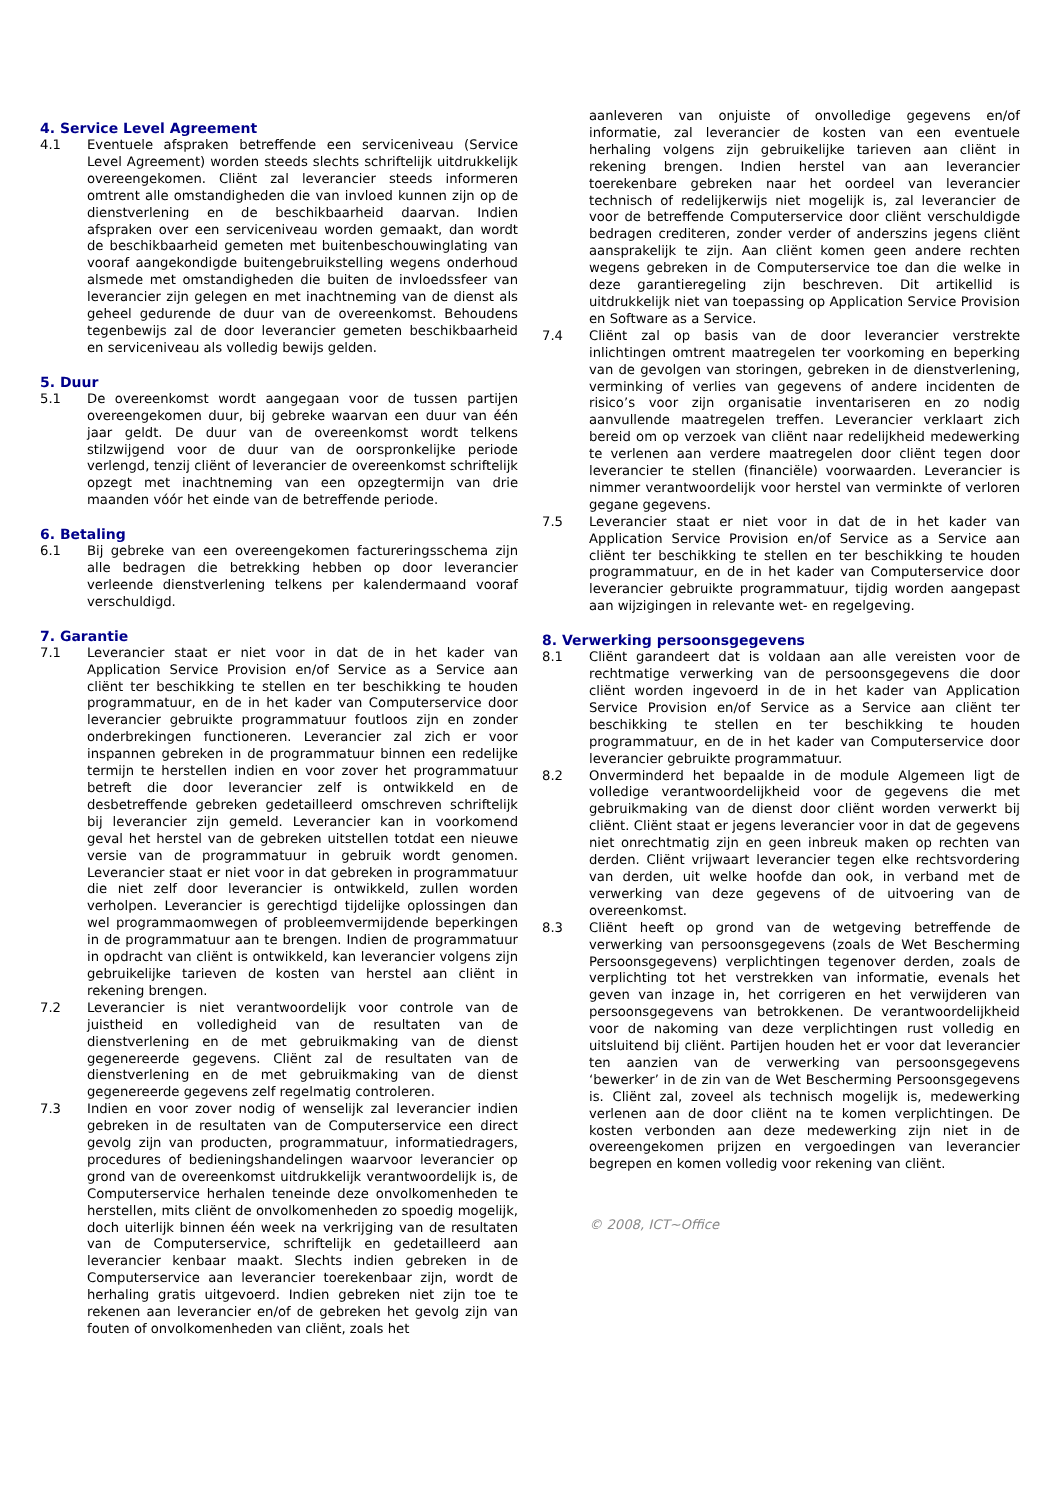4. Service Level Agreement
4.1 Eventuele afspraken betreffende een serviceniveau (Service Level Agreement) worden steeds slechts schriftelijk uitdrukkelijk overeengekomen. Cliënt zal leverancier steeds informeren omtrent alle omstandigheden die van invloed kunnen zijn op de dienstverlening en de beschikbaarheid daarvan. Indien afspraken over een serviceniveau worden gemaakt, dan wordt de beschikbaarheid gemeten met buitenbeschouwinglating van vooraf aangekondigde buitengebruikstelling wegens onderhoud alsmede met omstandigheden die buiten de invloedssfeer van leverancier zijn gelegen en met inachtneming van de dienst als geheel gedurende de duur van de overeenkomst. Behoudens tegenbewijs zal de door leverancier gemeten beschikbaarheid en serviceniveau als volledig bewijs gelden.
5. Duur
5.1 De overeenkomst wordt aangegaan voor de tussen partijen overeengekomen duur, bij gebreke waarvan een duur van één jaar geldt. De duur van de overeenkomst wordt telkens stilzwijgend voor de duur van de oorspronkelijke periode verlengd, tenzij cliënt of leverancier de overeenkomst schriftelijk opzegt met inachtneming van een opzegtermijn van drie maanden vóór het einde van de betreffende periode.
6. Betaling
6.1 Bij gebreke van een overeengekomen factureringsschema zijn alle bedragen die betrekking hebben op door leverancier verleende dienstverlening telkens per kalendermaand vooraf verschuldigd.
7. Garantie
7.1 Leverancier staat er niet voor in dat de in het kader van Application Service Provision en/of Service as a Service aan cliënt ter beschikking te stellen en ter beschikking te houden programmatuur, en de in het kader van Computerservice door leverancier gebruikte programmatuur foutloos zijn en zonder onderbrekingen functioneren. Leverancier zal zich er voor inspannen gebreken in de programmatuur binnen een redelijke termijn te herstellen indien en voor zover het programmatuur betreft die door leverancier zelf is ontwikkeld en de desbetreffende gebreken gedetailleerd omschreven schriftelijk bij leverancier zijn gemeld. Leverancier kan in voorkomend geval het herstel van de gebreken uitstellen totdat een nieuwe versie van de programmatuur in gebruik wordt genomen. Leverancier staat er niet voor in dat gebreken in programmatuur die niet zelf door leverancier is ontwikkeld, zullen worden verholpen. Leverancier is gerechtigd tijdelijke oplossingen dan wel programmaomwegen of probleemvermijdende beperkingen in de programmatuur aan te brengen. Indien de programmatuur in opdracht van cliënt is ontwikkeld, kan leverancier volgens zijn gebruikelijke tarieven de kosten van herstel aan cliënt in rekening brengen.
7.2 Leverancier is niet verantwoordelijk voor controle van de juistheid en volledigheid van de resultaten van de dienstverlening en de met gebruikmaking van de dienst gegenereerde gegevens. Cliënt zal de resultaten van de dienstverlening en de met gebruikmaking van de dienst gegenereerde gegevens zelf regelmatig controleren.
7.3 Indien en voor zover nodig of wenselijk zal leverancier indien gebreken in de resultaten van de Computerservice een direct gevolg zijn van producten, programmatuur, informatiedragers, procedures of bedieningshandelingen waarvoor leverancier op grond van de overeenkomst uitdrukkelijk verantwoordelijk is, de Computerservice herhalen teneinde deze onvolkomenheden te herstellen, mits cliënt de onvolkomenheden zo spoedig mogelijk, doch uiterlijk binnen één week na verkrijging van de resultaten van de Computerservice, schriftelijk en gedetailleerd aan leverancier kenbaar maakt. Slechts indien gebreken in de Computerservice aan leverancier toerekenbaar zijn, wordt de herhaling gratis uitgevoerd. Indien gebreken niet zijn toe te rekenen aan leverancier en/of de gebreken het gevolg zijn van fouten of onvolkomenheden van cliënt, zoals het
aanleveren van onjuiste of onvolledige gegevens en/of informatie, zal leverancier de kosten van een eventuele herhaling volgens zijn gebruikelijke tarieven aan cliënt in rekening brengen. Indien herstel van aan leverancier toerekenbare gebreken naar het oordeel van leverancier technisch of redelijkerwijs niet mogelijk is, zal leverancier de voor de betreffende Computerservice door cliënt verschuldigde bedragen crediteren, zonder verder of anderszins jegens cliënt aansprakelijk te zijn. Aan cliënt komen geen andere rechten wegens gebreken in de Computerservice toe dan die welke in deze garantieregeling zijn beschreven. Dit artikellid is uitdrukkelijk niet van toepassing op Application Service Provision en Software as a Service.
7.4 Cliënt zal op basis van de door leverancier verstrekte inlichtingen omtrent maatregelen ter voorkoming en beperking van de gevolgen van storingen, gebreken in de dienstverlening, verminking of verlies van gegevens of andere incidenten de risico’s voor zijn organisatie inventariseren en zo nodig aanvullende maatregelen treffen. Leverancier verklaart zich bereid om op verzoek van cliënt naar redelijkheid medewerking te verlenen aan verdere maatregelen door cliënt tegen door leverancier te stellen (financiële) voorwaarden. Leverancier is nimmer verantwoordelijk voor herstel van verminkte of verloren gegane gegevens.
7.5 Leverancier staat er niet voor in dat de in het kader van Application Service Provision en/of Service as a Service aan cliënt ter beschikking te stellen en ter beschikking te houden programmatuur, en de in het kader van Computerservice door leverancier gebruikte programmatuur, tijdig worden aangepast aan wijzigingen in relevante wet- en regelgeving.
8. Verwerking persoonsgegevens
8.1 Cliënt garandeert dat is voldaan aan alle vereisten voor de rechtmatige verwerking van de persoonsgegevens die door cliënt worden ingevoerd in de in het kader van Application Service Provision en/of Service as a Service aan cliënt ter beschikking te stellen en ter beschikking te houden programmatuur, en de in het kader van Computerservice door leverancier gebruikte programmatuur.
8.2 Onverminderd het bepaalde in de module Algemeen ligt de volledige verantwoordelijkheid voor de gegevens die met gebruikmaking van de dienst door cliënt worden verwerkt bij cliënt. Cliënt staat er jegens leverancier voor in dat de gegevens niet onrechtmatig zijn en geen inbreuk maken op rechten van derden. Cliënt vrijwaart leverancier tegen elke rechtsvordering van derden, uit welke hoofde dan ook, in verband met de verwerking van deze gegevens of de uitvoering van de overeenkomst.
8.3 Cliënt heeft op grond van de wetgeving betreffende de verwerking van persoonsgegevens (zoals de Wet Bescherming Persoonsgegevens) verplichtingen tegenover derden, zoals de verplichting tot het verstrekken van informatie, evenals het geven van inzage in, het corrigeren en het verwijderen van persoonsgegevens van betrokkenen. De verantwoordelijkheid voor de nakoming van deze verplichtingen rust volledig en uitsluitend bij cliënt. Partijen houden het er voor dat leverancier ten aanzien van de verwerking van persoonsgegevens ‘bewerker’ in de zin van de Wet Bescherming Persoonsgegevens is. Cliënt zal, zoveel als technisch mogelijk is, medewerking verlenen aan de door cliënt na te komen verplichtingen. De kosten verbonden aan deze medewerking zijn niet in de overeengekomen prijzen en vergoedingen van leverancier begrepen en komen volledig voor rekening van cliënt.
© 2008, ICT~Office